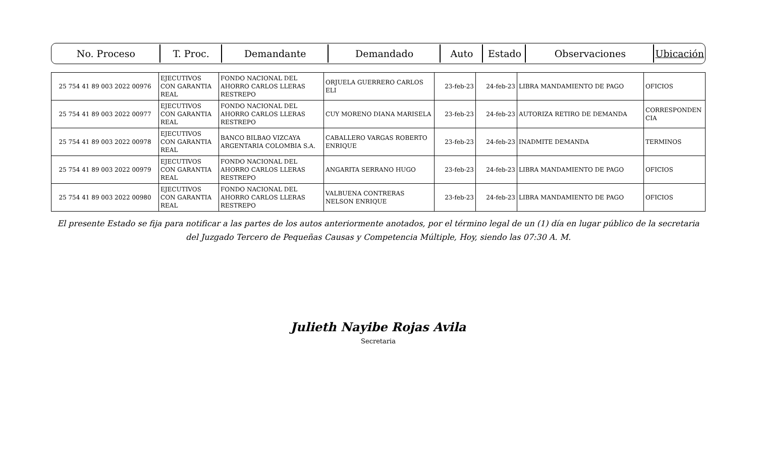| No. Proceso | T. Proc. | Demandante | Demandado | Auto | Estado | Observaciones | Ubicación |
| --- | --- | --- | --- | --- | --- | --- | --- |
| 25 754 41 89 003 2022 00976 | EJECUTIVOS CON GARANTIA REAL | FONDO NACIONAL DEL AHORRO CARLOS LLERAS RESTREPO | ORJUELA GUERRERO CARLOS ELI | 23-feb-23 | 24-feb-23 | LIBRA MANDAMIENTO DE PAGO | OFICIOS |
| 25 754 41 89 003 2022 00977 | EJECUTIVOS CON GARANTIA REAL | FONDO NACIONAL DEL AHORRO CARLOS LLERAS RESTREPO | CUY MORENO DIANA MARISELA | 23-feb-23 | 24-feb-23 | AUTORIZA RETIRO DE DEMANDA | CORRESPONDEN CIA |
| 25 754 41 89 003 2022 00978 | EJECUTIVOS CON GARANTIA REAL | BANCO BILBAO VIZCAYA ARGENTARIA COLOMBIA S.A. | CABALLERO VARGAS ROBERTO ENRIQUE | 23-feb-23 | 24-feb-23 | INADMITE DEMANDA | TERMINOS |
| 25 754 41 89 003 2022 00979 | EJECUTIVOS CON GARANTIA REAL | FONDO NACIONAL DEL AHORRO CARLOS LLERAS RESTREPO | ANGARITA SERRANO HUGO | 23-feb-23 | 24-feb-23 | LIBRA MANDAMIENTO DE PAGO | OFICIOS |
| 25 754 41 89 003 2022 00980 | EJECUTIVOS CON GARANTIA REAL | FONDO NACIONAL DEL AHORRO CARLOS LLERAS RESTREPO | VALBUENA CONTRERAS NELSON ENRIQUE | 23-feb-23 | 24-feb-23 | LIBRA MANDAMIENTO DE PAGO | OFICIOS |
El presente Estado se fija para notificar a las partes de los autos anteriormente anotados, por el término legal de un (1) día en lugar público de la secretaria del Juzgado Tercero de Pequeñas Causas y Competencia Múltiple, Hoy, siendo las 07:30 A. M.
Julieth Nayibe Rojas Avila
Secretaria